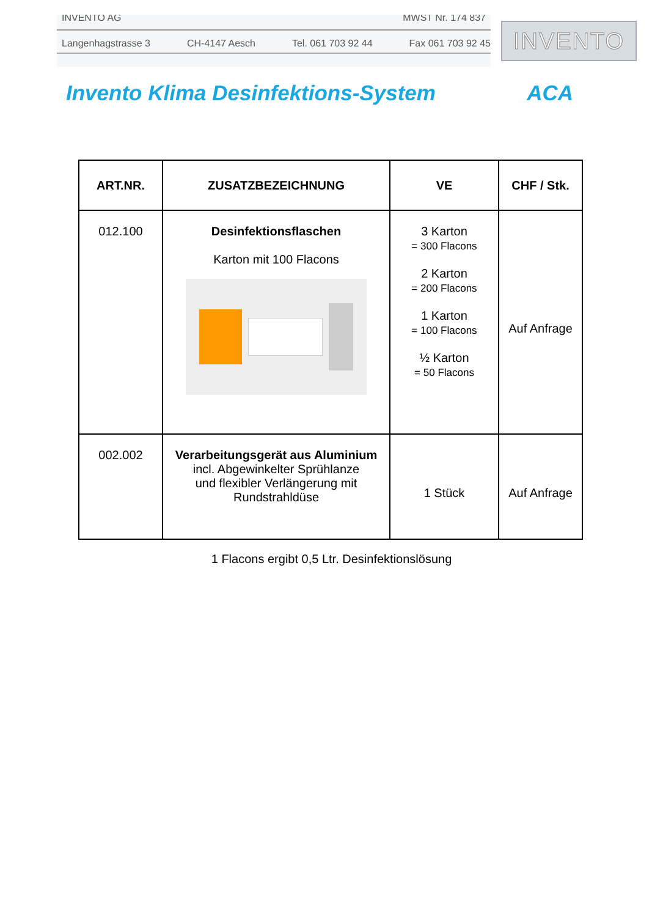INVENTO AG MWST Nr. 174 837
Langenhagstrasse 3 CH-4147 Aesch Tel. 061 703 92 44 Fax 061 703 92 45
INVENTO
Invento Klima Desinfektions-System ACA
| ART.NR. | ZUSATZBEZEICHNUNG | VE | CHF / Stk. |
| --- | --- | --- | --- |
| 012.100 | Desinfektionsflaschen Karton mit 100 Flacons | 3 Karton = 300 Flacons 2 Karton = 200 Flacons 1 Karton = 100 Flacons ½ Karton = 50 Flacons | Auf Anfrage |
| 002.002 | Verarbeitungsgerät aus Aluminium incl. Abgewinkelter Sprühlanze und flexibler Verlängerung mit Rundstrahldüse | 1 Stück | Auf Anfrage |
1 Flacons ergibt 0,5 Ltr. Desinfektionslösung